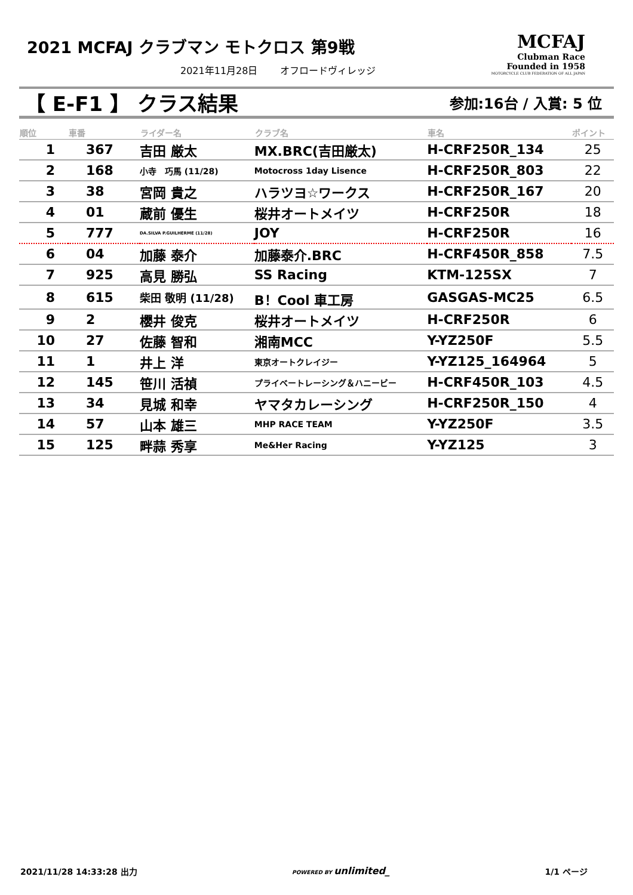2021 MCFAJ クラブマン モトクロス 第9戦
2021年11月28日 　　オフロードヴィレッジ
MCFAJ
Clubman Race
Founded in 1958
MOTORCYCLE CLUB FEDERATION OF ALL JAPAN
【 E-F1 】 クラス結果
参加:16台 / 入賞: 5 位
| 順位 | 車番 | ライダー名 | クラブ名 | 車名 | ポイント |
| --- | --- | --- | --- | --- | --- |
| 1 | 367 | 吉田 厳太 | MX.BRC(吉田厳太) | H-CRF250R_134 | 25 |
| 2 | 168 | 小寺 巧馬 (11/28) | Motocross 1day Lisence | H-CRF250R_803 | 22 |
| 3 | 38 | 宮岡 貴之 | ハラツヨ☆ワークス | H-CRF250R_167 | 20 |
| 4 | 01 | 蔵前 優生 | 桜井オートメイツ | H-CRF250R | 18 |
| 5 | 777 | DA.SILVA P.GUILHERME (11/28) | JOY | H-CRF250R | 16 |
| 6 | 04 | 加藤 泰介 | 加藤泰介.BRC | H-CRF450R_858 | 7.5 |
| 7 | 925 | 高見 勝弘 | SS Racing | KTM-125SX | 7 |
| 8 | 615 | 柴田 敬明 (11/28) | B！Cool 車工房 | GASGAS-MC25 | 6.5 |
| 9 | 2 | 櫻井 俊克 | 桜井オートメイツ | H-CRF250R | 6 |
| 10 | 27 | 佐藤 智和 | 湘南MCC | Y-YZ250F | 5.5 |
| 11 | 1 | 井上 洋 | 東京オートクレイジー | Y-YZ125_164964 | 5 |
| 12 | 145 | 笹川 活禎 | プライベートレーシング＆ハニービー | H-CRF450R_103 | 4.5 |
| 13 | 34 | 見城 和幸 | ヤマタカレーシング | H-CRF250R_150 | 4 |
| 14 | 57 | 山本 雄三 | MHP RACE TEAM | Y-YZ250F | 3.5 |
| 15 | 125 | 畔蒜 秀享 | Me&Her Racing | Y-YZ125 | 3 |
2021/11/28 14:33:28 出力 POWERED BY unlimited_ 1/1 ページ